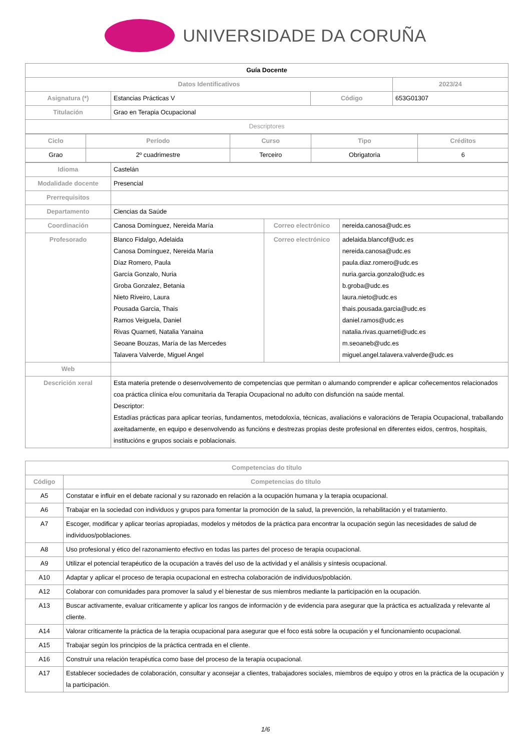UNIVERSIDADE DA CORUÑA
| Guía Docente | | | | |
| Datos Identificativos | | | | 2023/24 |
| Asignatura (*) | Estancias Prácticas V | Código | 653G01307 | |
| Titulación | Grao en Terapia Ocupacional | | | |
| Descriptores | | | | |
| Ciclo | Período | Curso | Tipo | Créditos |
| --- | --- | --- | --- | --- |
| Grao | 2º cuadrimestre | Terceiro | Obrigatoria | 6 |
| Idioma | Castelán | | |
| Modalidade docente | Presencial | | |
| Prerrequisitos | | | |
| Departamento | Ciencias da Saúde | | |
| Coordinación | Canosa Domínguez, Nereida María | Correo electrónico | nereida.canosa@udc.es |
| Profesorado | Blanco Fidalgo, Adelaida Canosa Domínguez, Nereida María Díaz Romero, Paula García Gonzalo, Nuria Groba Gonzalez, Betania Nieto Riveiro, Laura Pousada Garcia, Thais Ramos Veiguela, Daniel Rivas Quarneti, Natalia Yanaina Seoane Bouzas, María de las Mercedes Talavera Valverde, Miguel Angel | Correo electrónico | adelaida.blancof@udc.es nereida.canosa@udc.es paula.diaz.romero@udc.es nuria.garcia.gonzalo@udc.es b.groba@udc.es laura.nieto@udc.es thais.pousada.garcia@udc.es daniel.ramos@udc.es natalia.rivas.quarneti@udc.es m.seoaneb@udc.es miguel.angel.talavera.valverde@udc.es |
| Web | | | |
| Descrición xeral | Esta materia pretende o desenvolvemento de competencias que permitan o alumando comprender e aplicar coñecementos relacionados coa práctica clínica e/ou comunitaria da Terapia Ocupacional no adulto con disfunción na saúde mental. Descriptor: Estadías prácticas para aplicar teorías, fundamentos, metodoloxía, técnicas, avaliacións e valoracións de Terapia Ocupacional, traballando axeitadamente, en equipo e desenvolvendo as funcións e destrezas propias deste profesional en diferentes eidos, centros, hospitais, institucións e grupos sociais e poblacionais. | | |
| Competencias do título | |
| --- | --- |
| Código | Competencias do título |
| A5 | Constatar e influir en el debate racional y su razonado en relación a la ocupación humana y la terapia ocupacional. |
| A6 | Trabajar en la sociedad con individuos y grupos para fomentar la promoción de la salud, la prevención, la rehabilitación y el tratamiento. |
| A7 | Escoger, modificar y aplicar teorías apropiadas, modelos y métodos de la práctica para encontrar la ocupación según las necesidades de salud de individuos/poblaciones. |
| A8 | Uso profesional y ético del razonamiento efectivo en todas las partes del proceso de terapia ocupacional. |
| A9 | Utilizar el potencial terapéutico de la ocupación a través del uso de la actividad y el análisis y síntesis ocupacional. |
| A10 | Adaptar y aplicar el proceso de terapia ocupacional en estrecha colaboración de individuos/población. |
| A12 | Colaborar con comunidades para promover la salud y el bienestar de sus miembros mediante la participación en la ocupación. |
| A13 | Buscar activamente, evaluar críticamente y aplicar los rangos de información y de evidencia para asegurar que la práctica es actualizada y relevante al cliente. |
| A14 | Valorar críticamente la práctica de la terapia ocupacional para asegurar que el foco está sobre la ocupación y el funcionamiento ocupacional. |
| A15 | Trabajar según los principios de la práctica centrada en el cliente. |
| A16 | Construir una relación terapéutica como base del proceso de la terapia ocupacional. |
| A17 | Establecer sociedades de colaboración, consultar y aconsejar a clientes, trabajadores sociales, miembros de equipo y otros en la práctica de la ocupación y la participación. |
1/6